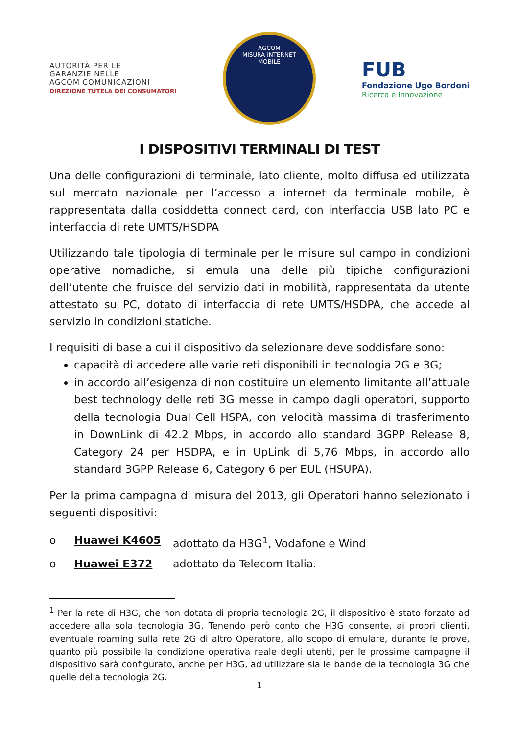AUTORITÀ PER LE
GARANZIE NELLE
AGCOM COMUNICAZIONI
DIREZIONE TUTELA DEI CONSUMATORI
AGCOM
MISURA INTERNET
MOBILE
FUB
Fondazione Ugo Bordoni
Ricerca e Innovazione
I DISPOSITIVI TERMINALI DI TEST
Una delle configurazioni di terminale, lato cliente, molto diffusa ed utilizzata sul mercato nazionale per l’accesso a internet da terminale mobile, è rappresentata dalla cosiddetta connect card, con interfaccia USB lato PC e interfaccia di rete UMTS/HSDPA
Utilizzando tale tipologia di terminale per le misure sul campo in condizioni operative nomadiche, si emula una delle più tipiche configurazioni dell’utente che fruisce del servizio dati in mobilità, rappresentata da utente attestato su PC, dotato di interfaccia di rete UMTS/HSDPA, che accede al servizio in condizioni statiche.
I requisiti di base a cui il dispositivo da selezionare deve soddisfare sono:
capacità di accedere alle varie reti disponibili in tecnologia 2G e 3G;
in accordo all’esigenza di non costituire un elemento limitante all’attuale best technology delle reti 3G messe in campo dagli operatori, supporto della tecnologia Dual Cell HSPA, con velocità massima di trasferimento in DownLink di 42.2 Mbps, in accordo allo standard 3GPP Release 8, Category 24 per HSDPA, e in UpLink di 5,76 Mbps, in accordo allo standard 3GPP Release 6, Category 6 per EUL (HSUPA).
Per la prima campagna di misura del 2013, gli Operatori hanno selezionato i seguenti dispositivi:
o Huawei K4605 adottato da H3G<sup>1</sup>, Vodafone e Wind
o Huawei E372 adottato da Telecom Italia.
<sup>1</sup> Per la rete di H3G, che non dotata di propria tecnologia 2G, il dispositivo è stato forzato ad accedere alla sola tecnologia 3G. Tenendo però conto che H3G consente, ai propri clienti, eventuale roaming sulla rete 2G di altro Operatore, allo scopo di emulare, durante le prove, quanto più possibile la condizione operativa reale degli utenti, per le prossime campagne il dispositivo sarà configurato, anche per H3G, ad utilizzare sia le bande della tecnologia 3G che quelle della tecnologia 2G.
1